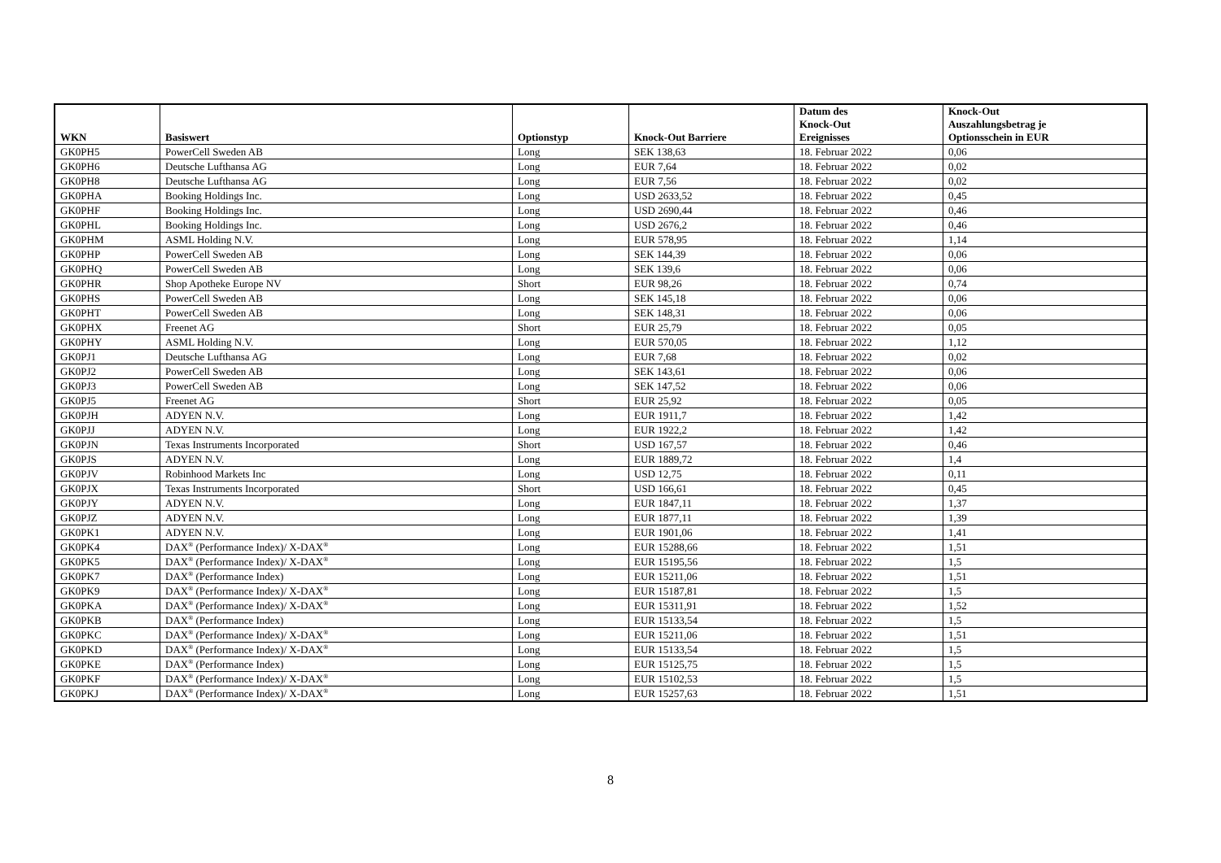| WKN | Basiswert | Optionstyp | Knock-Out Barriere | Datum des Knock-Out Ereignisses | Knock-Out Auszahlungsbetrag je Optionsschein in EUR |
| --- | --- | --- | --- | --- | --- |
| GK0PH5 | PowerCell Sweden AB | Long | SEK 138,63 | 18. Februar 2022 | 0,06 |
| GK0PH6 | Deutsche Lufthansa AG | Long | EUR 7,64 | 18. Februar 2022 | 0,02 |
| GK0PH8 | Deutsche Lufthansa AG | Long | EUR 7,56 | 18. Februar 2022 | 0,02 |
| GK0PHA | Booking Holdings Inc. | Long | USD 2633,52 | 18. Februar 2022 | 0,45 |
| GK0PHF | Booking Holdings Inc. | Long | USD 2690,44 | 18. Februar 2022 | 0,46 |
| GK0PHL | Booking Holdings Inc. | Long | USD 2676,2 | 18. Februar 2022 | 0,46 |
| GK0PHM | ASML Holding N.V. | Long | EUR 578,95 | 18. Februar 2022 | 1,14 |
| GK0PHP | PowerCell Sweden AB | Long | SEK 144,39 | 18. Februar 2022 | 0,06 |
| GK0PHQ | PowerCell Sweden AB | Long | SEK 139,6 | 18. Februar 2022 | 0,06 |
| GK0PHR | Shop Apotheke Europe NV | Short | EUR 98,26 | 18. Februar 2022 | 0,74 |
| GK0PHS | PowerCell Sweden AB | Long | SEK 145,18 | 18. Februar 2022 | 0,06 |
| GK0PHT | PowerCell Sweden AB | Long | SEK 148,31 | 18. Februar 2022 | 0,06 |
| GK0PHX | Freenet AG | Short | EUR 25,79 | 18. Februar 2022 | 0,05 |
| GK0PHY | ASML Holding N.V. | Long | EUR 570,05 | 18. Februar 2022 | 1,12 |
| GK0PJ1 | Deutsche Lufthansa AG | Long | EUR 7,68 | 18. Februar 2022 | 0,02 |
| GK0PJ2 | PowerCell Sweden AB | Long | SEK 143,61 | 18. Februar 2022 | 0,06 |
| GK0PJ3 | PowerCell Sweden AB | Long | SEK 147,52 | 18. Februar 2022 | 0,06 |
| GK0PJ5 | Freenet AG | Short | EUR 25,92 | 18. Februar 2022 | 0,05 |
| GK0PJH | ADYEN N.V. | Long | EUR 1911,7 | 18. Februar 2022 | 1,42 |
| GK0PJJ | ADYEN N.V. | Long | EUR 1922,2 | 18. Februar 2022 | 1,42 |
| GK0PJN | Texas Instruments Incorporated | Short | USD 167,57 | 18. Februar 2022 | 0,46 |
| GK0PJS | ADYEN N.V. | Long | EUR 1889,72 | 18. Februar 2022 | 1,4 |
| GK0PJV | Robinhood Markets Inc | Long | USD 12,75 | 18. Februar 2022 | 0,11 |
| GK0PJX | Texas Instruments Incorporated | Short | USD 166,61 | 18. Februar 2022 | 0,45 |
| GK0PJY | ADYEN N.V. | Long | EUR 1847,11 | 18. Februar 2022 | 1,37 |
| GK0PJZ | ADYEN N.V. | Long | EUR 1877,11 | 18. Februar 2022 | 1,39 |
| GK0PK1 | ADYEN N.V. | Long | EUR 1901,06 | 18. Februar 2022 | 1,41 |
| GK0PK4 | DAX<sup>®</sup> (Performance Index)/ X-DAX<sup>®</sup> | Long | EUR 15288,66 | 18. Februar 2022 | 1,51 |
| GK0PK5 | DAX<sup>®</sup> (Performance Index)/ X-DAX<sup>®</sup> | Long | EUR 15195,56 | 18. Februar 2022 | 1,5 |
| GK0PK7 | DAX<sup>®</sup> (Performance Index) | Long | EUR 15211,06 | 18. Februar 2022 | 1,51 |
| GK0PK9 | DAX<sup>®</sup> (Performance Index)/ X-DAX<sup>®</sup> | Long | EUR 15187,81 | 18. Februar 2022 | 1,5 |
| GK0PKA | DAX<sup>®</sup> (Performance Index)/ X-DAX<sup>®</sup> | Long | EUR 15311,91 | 18. Februar 2022 | 1,52 |
| GK0PKB | DAX<sup>®</sup> (Performance Index) | Long | EUR 15133,54 | 18. Februar 2022 | 1,5 |
| GK0PKC | DAX<sup>®</sup> (Performance Index)/ X-DAX<sup>®</sup> | Long | EUR 15211,06 | 18. Februar 2022 | 1,51 |
| GK0PKD | DAX<sup>®</sup> (Performance Index)/ X-DAX<sup>®</sup> | Long | EUR 15133,54 | 18. Februar 2022 | 1,5 |
| GK0PKE | DAX<sup>®</sup> (Performance Index) | Long | EUR 15125,75 | 18. Februar 2022 | 1,5 |
| GK0PKF | DAX<sup>®</sup> (Performance Index)/ X-DAX<sup>®</sup> | Long | EUR 15102,53 | 18. Februar 2022 | 1,5 |
| GK0PKJ | DAX<sup>®</sup> (Performance Index)/ X-DAX<sup>®</sup> | Long | EUR 15257,63 | 18. Februar 2022 | 1,51 |
8